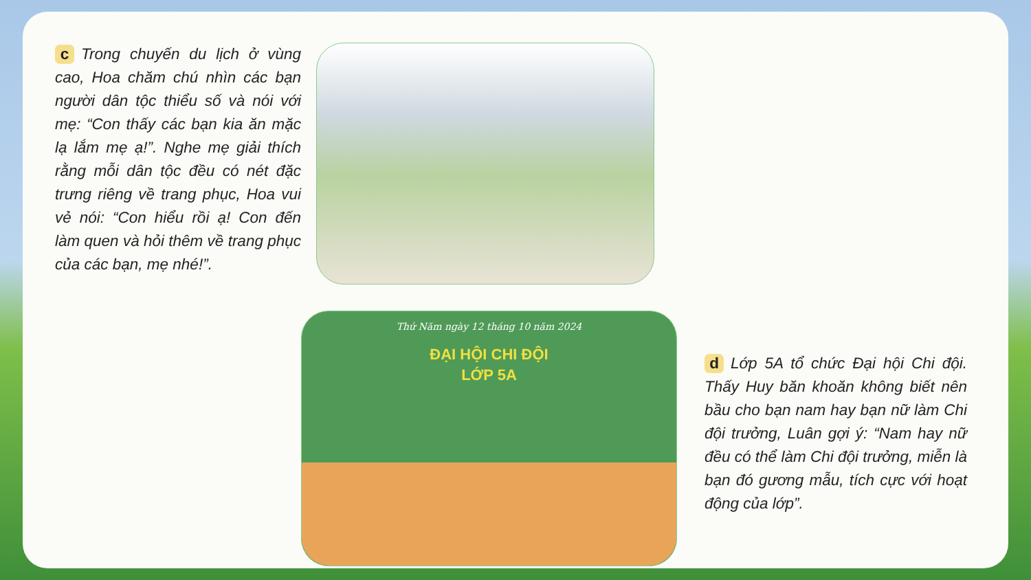c Trong chuyến du lịch ở vùng cao, Hoa chăm chú nhìn các bạn người dân tộc thiểu số và nói với mẹ: “Con thấy các bạn kia ăn mặc lạ lắm mẹ ạ!”. Nghe mẹ giải thích rằng mỗi dân tộc đều có nét đặc trưng riêng về trang phục, Hoa vui vẻ nói: “Con hiểu rồi ạ! Con đến làm quen và hỏi thêm về trang phục của các bạn, mẹ nhé!”.
Thứ Năm ngày 12 tháng 10 năm 2024
ĐẠI HỘI CHI ĐỘI
LỚP 5A
d Lớp 5A tổ chức Đại hội Chi đội. Thấy Huy băn khoăn không biết nên bầu cho bạn nam hay bạn nữ làm Chi đội trưởng, Luân gợi ý: “Nam hay nữ đều có thể làm Chi đội trưởng, miễn là bạn đó gương mẫu, tích cực với hoạt động của lớp”.